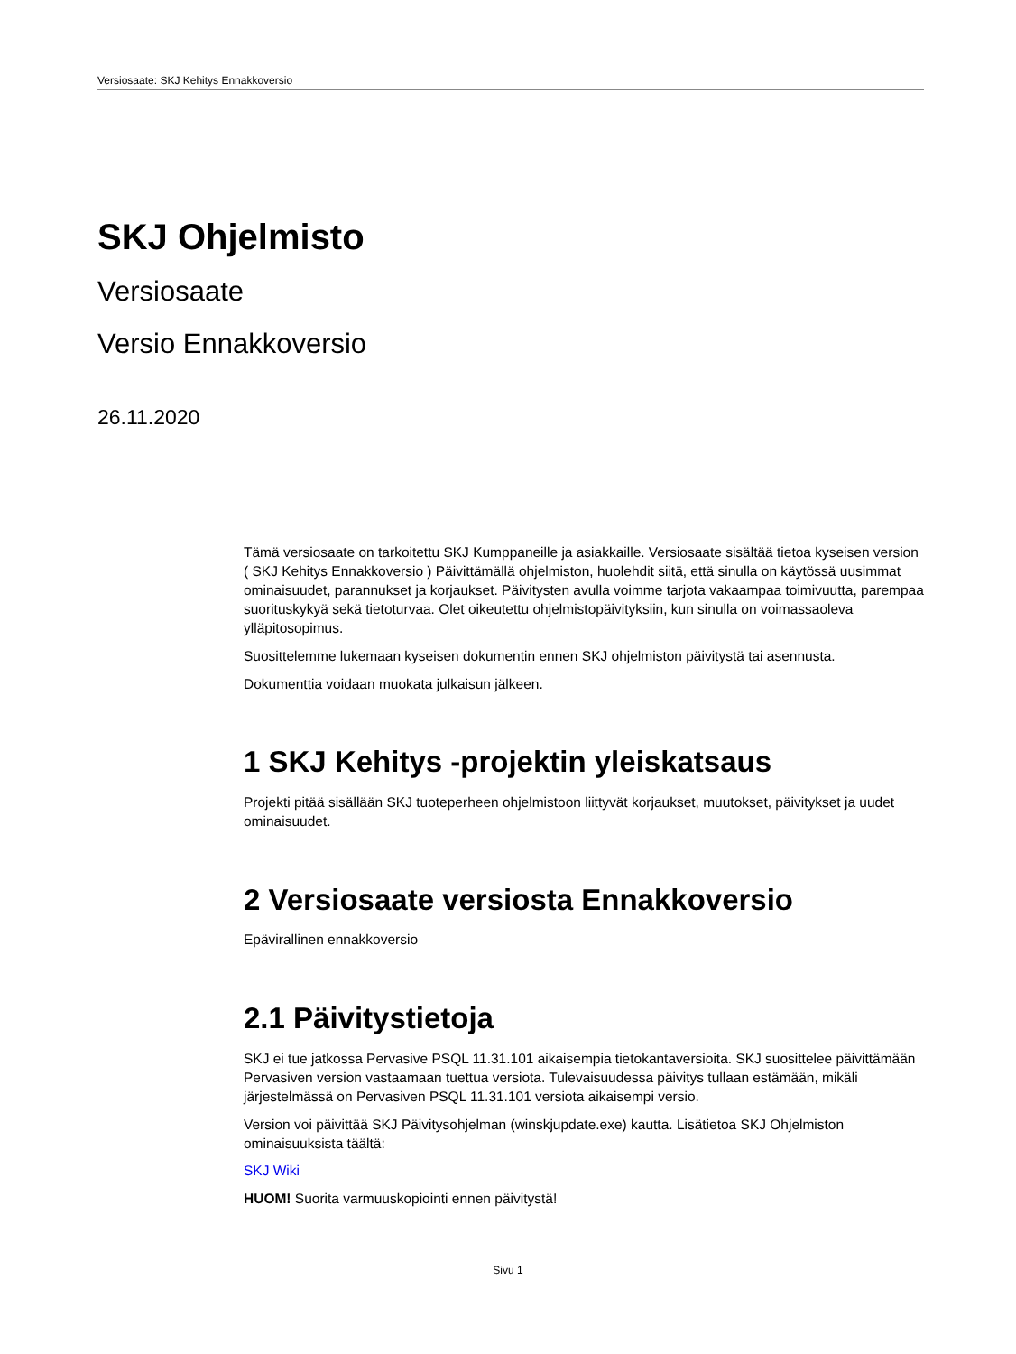Versiosaate: SKJ Kehitys Ennakkoversio
SKJ Ohjelmisto
Versiosaate
Versio Ennakkoversio
26.11.2020
Tämä versiosaate on tarkoitettu SKJ Kumppaneille ja asiakkaille. Versiosaate sisältää tietoa kyseisen version ( SKJ Kehitys Ennakkoversio ) Päivittämällä ohjelmiston, huolehdit siitä, että sinulla on käytössä uusimmat ominaisuudet, parannukset ja korjaukset. Päivitysten avulla voimme tarjota vakaampaa toimivuutta, parempaa suorituskykyä sekä tietoturvaa. Olet oikeutettu ohjelmistopäivityksiin, kun sinulla on voimassaoleva ylläpitosopimus.
Suosittelemme lukemaan kyseisen dokumentin ennen SKJ ohjelmiston päivitystä tai asennusta.
Dokumenttia voidaan muokata julkaisun jälkeen.
1 SKJ Kehitys -projektin yleiskatsaus
Projekti pitää sisällään SKJ tuoteperheen ohjelmistoon liittyvät korjaukset, muutokset, päivitykset ja uudet ominaisuudet.
2 Versiosaate versiosta Ennakkoversio
Epävirallinen ennakkoversio
2.1 Päivitystietoja
SKJ ei tue jatkossa Pervasive PSQL 11.31.101 aikaisempia tietokantaversioita. SKJ suosittelee päivittämään Pervasiven version vastaamaan tuettua versiota. Tulevaisuudessa päivitys tullaan estämään, mikäli järjestelmässä on Pervasiven PSQL 11.31.101 versiota aikaisempi versio.
Version voi päivittää SKJ Päivitysohjelman (winskjupdate.exe) kautta. Lisätietoa SKJ Ohjelmiston ominaisuuksista täältä:
SKJ Wiki
HUOM! Suorita varmuuskopiointi ennen päivitystä!
Sivu 1